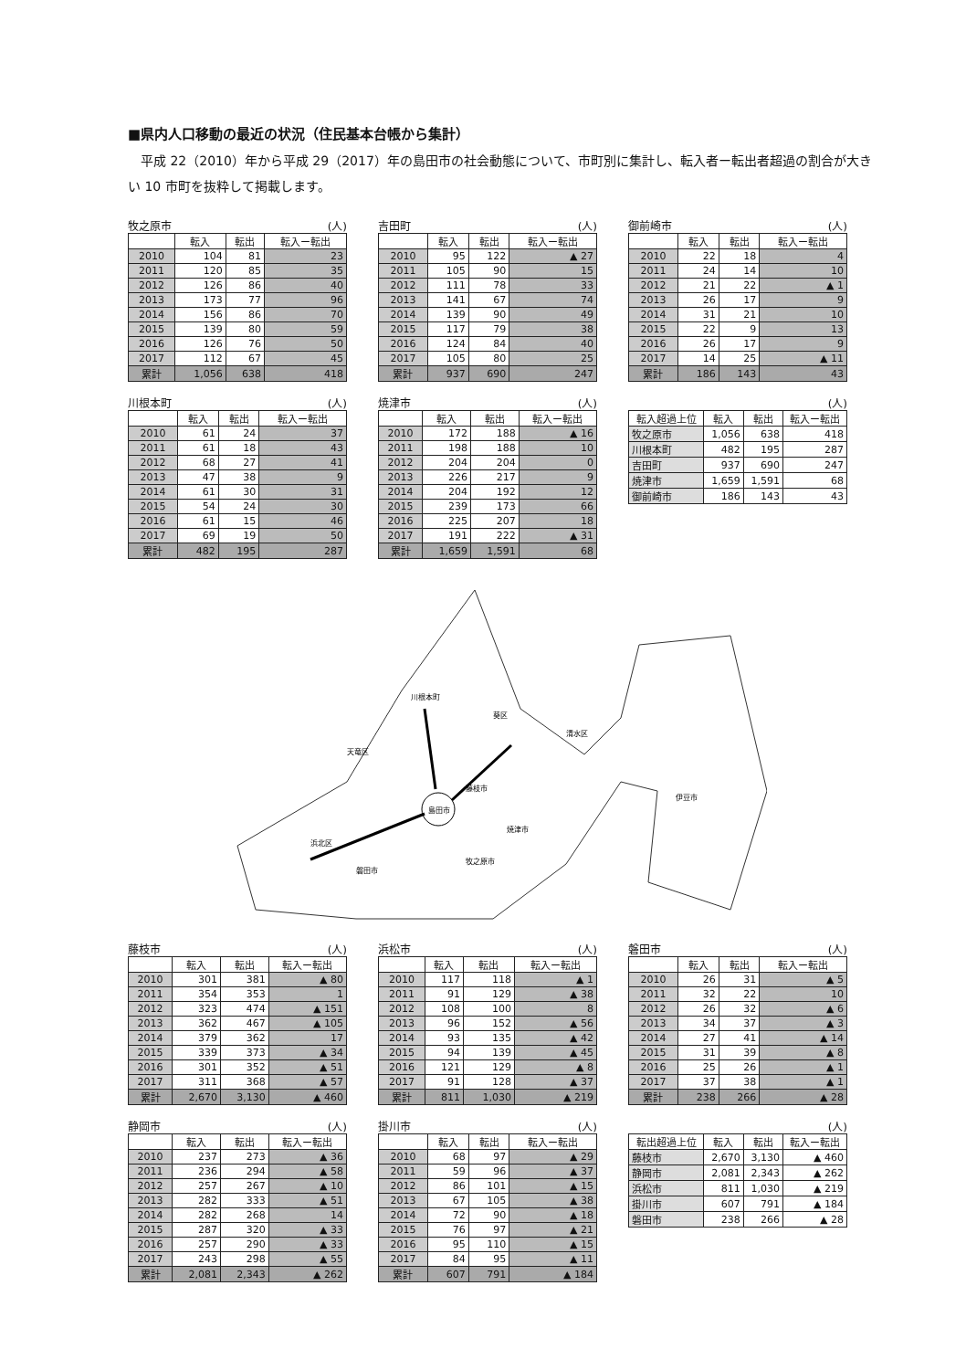■県内人口移動の最近の状況（住民基本台帳から集計）
平成 22（2010）年から平成 29（2017）年の島田市の社会動態について、市町別に集計し、転入者ー転出者超過の割合が大きい 10 市町を抜粋して掲載します。
牧之原市 (人)
| | 転入 | 転出 | 転入ー転出 |
| --- | --- | --- | --- |
| 2010 | 104 | 81 | 23 |
| 2011 | 120 | 85 | 35 |
| 2012 | 126 | 86 | 40 |
| 2013 | 173 | 77 | 96 |
| 2014 | 156 | 86 | 70 |
| 2015 | 139 | 80 | 59 |
| 2016 | 126 | 76 | 50 |
| 2017 | 112 | 67 | 45 |
| 累計 | 1,056 | 638 | 418 |
吉田町 (人)
| | 転入 | 転出 | 転入ー転出 |
| --- | --- | --- | --- |
| 2010 | 95 | 122 | ▲ 27 |
| 2011 | 105 | 90 | 15 |
| 2012 | 111 | 78 | 33 |
| 2013 | 141 | 67 | 74 |
| 2014 | 139 | 90 | 49 |
| 2015 | 117 | 79 | 38 |
| 2016 | 124 | 84 | 40 |
| 2017 | 105 | 80 | 25 |
| 累計 | 937 | 690 | 247 |
御前崎市 (人)
| | 転入 | 転出 | 転入ー転出 |
| --- | --- | --- | --- |
| 2010 | 22 | 18 | 4 |
| 2011 | 24 | 14 | 10 |
| 2012 | 21 | 22 | ▲ 1 |
| 2013 | 26 | 17 | 9 |
| 2014 | 31 | 21 | 10 |
| 2015 | 22 | 9 | 13 |
| 2016 | 26 | 17 | 9 |
| 2017 | 14 | 25 | ▲ 11 |
| 累計 | 186 | 143 | 43 |
川根本町 (人)
| | 転入 | 転出 | 転入ー転出 |
| --- | --- | --- | --- |
| 2010 | 61 | 24 | 37 |
| 2011 | 61 | 18 | 43 |
| 2012 | 68 | 27 | 41 |
| 2013 | 47 | 38 | 9 |
| 2014 | 61 | 30 | 31 |
| 2015 | 54 | 24 | 30 |
| 2016 | 61 | 15 | 46 |
| 2017 | 69 | 19 | 50 |
| 累計 | 482 | 195 | 287 |
焼津市 (人)
| | 転入 | 転出 | 転入ー転出 |
| --- | --- | --- | --- |
| 2010 | 172 | 188 | ▲ 16 |
| 2011 | 198 | 188 | 10 |
| 2012 | 204 | 204 | 0 |
| 2013 | 226 | 217 | 9 |
| 2014 | 204 | 192 | 12 |
| 2015 | 239 | 173 | 66 |
| 2016 | 225 | 207 | 18 |
| 2017 | 191 | 222 | ▲ 31 |
| 累計 | 1,659 | 1,591 | 68 |
(人)
| 転入超過上位 | 転入 | 転出 | 転入ー転出 |
| --- | --- | --- | --- |
| 牧之原市 | 1,056 | 638 | 418 |
| 川根本町 | 482 | 195 | 287 |
| 吉田町 | 937 | 690 | 247 |
| 焼津市 | 1,659 | 1,591 | 68 |
| 御前崎市 | 186 | 143 | 43 |
島田市
川根本町
天竜区
葵区
清水区
藤枝市
焼津市
牧之原市
磐田市
浜北区
伊豆市
藤枝市 (人)
| | 転入 | 転出 | 転入ー転出 |
| --- | --- | --- | --- |
| 2010 | 301 | 381 | ▲ 80 |
| 2011 | 354 | 353 | 1 |
| 2012 | 323 | 474 | ▲ 151 |
| 2013 | 362 | 467 | ▲ 105 |
| 2014 | 379 | 362 | 17 |
| 2015 | 339 | 373 | ▲ 34 |
| 2016 | 301 | 352 | ▲ 51 |
| 2017 | 311 | 368 | ▲ 57 |
| 累計 | 2,670 | 3,130 | ▲ 460 |
浜松市 (人)
| | 転入 | 転出 | 転入ー転出 |
| --- | --- | --- | --- |
| 2010 | 117 | 118 | ▲ 1 |
| 2011 | 91 | 129 | ▲ 38 |
| 2012 | 108 | 100 | 8 |
| 2013 | 96 | 152 | ▲ 56 |
| 2014 | 93 | 135 | ▲ 42 |
| 2015 | 94 | 139 | ▲ 45 |
| 2016 | 121 | 129 | ▲ 8 |
| 2017 | 91 | 128 | ▲ 37 |
| 累計 | 811 | 1,030 | ▲ 219 |
磐田市 (人)
| | 転入 | 転出 | 転入ー転出 |
| --- | --- | --- | --- |
| 2010 | 26 | 31 | ▲ 5 |
| 2011 | 32 | 22 | 10 |
| 2012 | 26 | 32 | ▲ 6 |
| 2013 | 34 | 37 | ▲ 3 |
| 2014 | 27 | 41 | ▲ 14 |
| 2015 | 31 | 39 | ▲ 8 |
| 2016 | 25 | 26 | ▲ 1 |
| 2017 | 37 | 38 | ▲ 1 |
| 累計 | 238 | 266 | ▲ 28 |
静岡市 (人)
| | 転入 | 転出 | 転入ー転出 |
| --- | --- | --- | --- |
| 2010 | 237 | 273 | ▲ 36 |
| 2011 | 236 | 294 | ▲ 58 |
| 2012 | 257 | 267 | ▲ 10 |
| 2013 | 282 | 333 | ▲ 51 |
| 2014 | 282 | 268 | 14 |
| 2015 | 287 | 320 | ▲ 33 |
| 2016 | 257 | 290 | ▲ 33 |
| 2017 | 243 | 298 | ▲ 55 |
| 累計 | 2,081 | 2,343 | ▲ 262 |
掛川市 (人)
| | 転入 | 転出 | 転入ー転出 |
| --- | --- | --- | --- |
| 2010 | 68 | 97 | ▲ 29 |
| 2011 | 59 | 96 | ▲ 37 |
| 2012 | 86 | 101 | ▲ 15 |
| 2013 | 67 | 105 | ▲ 38 |
| 2014 | 72 | 90 | ▲ 18 |
| 2015 | 76 | 97 | ▲ 21 |
| 2016 | 95 | 110 | ▲ 15 |
| 2017 | 84 | 95 | ▲ 11 |
| 累計 | 607 | 791 | ▲ 184 |
(人)
| 転出超過上位 | 転入 | 転出 | 転入ー転出 |
| --- | --- | --- | --- |
| 藤枝市 | 2,670 | 3,130 | ▲ 460 |
| 静岡市 | 2,081 | 2,343 | ▲ 262 |
| 浜松市 | 811 | 1,030 | ▲ 219 |
| 掛川市 | 607 | 791 | ▲ 184 |
| 磐田市 | 238 | 266 | ▲ 28 |